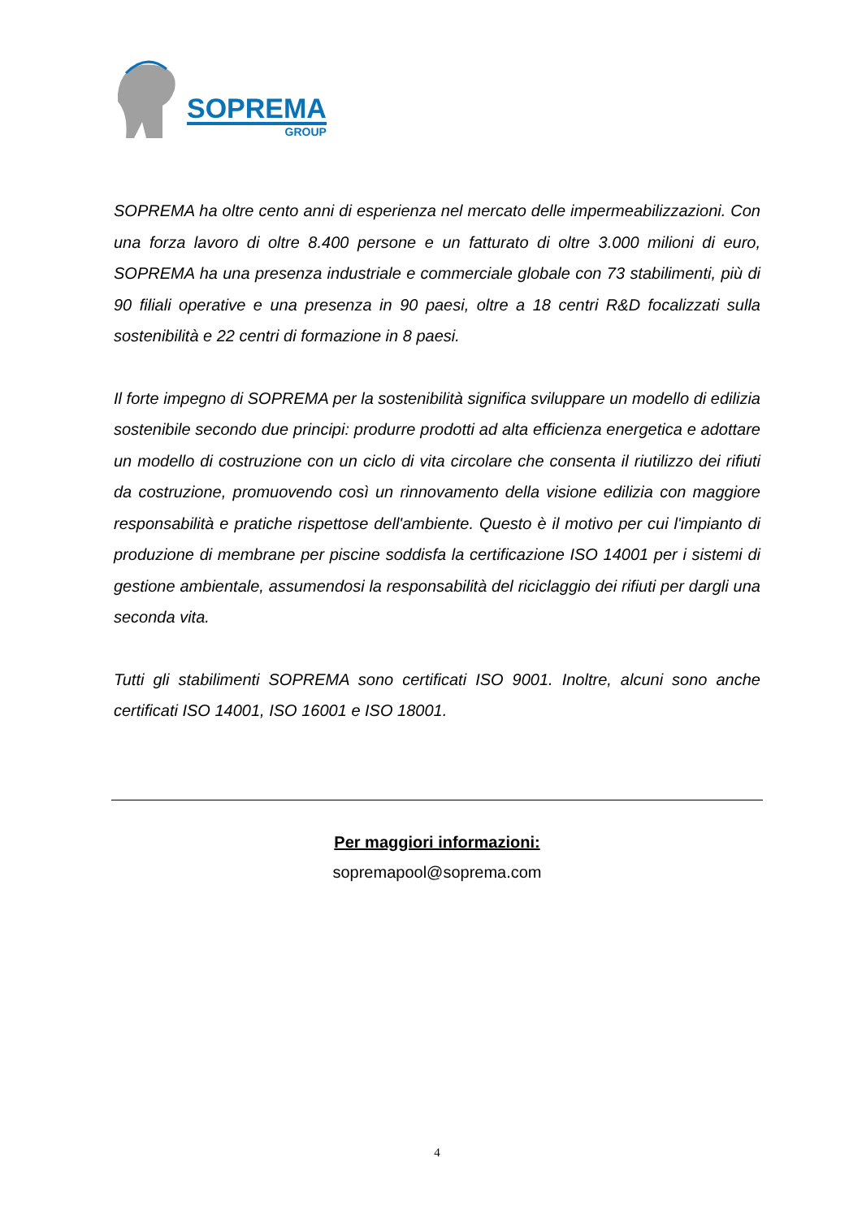SOPREMA
GROUP
SOPREMA ha oltre cento anni di esperienza nel mercato delle impermeabilizzazioni. Con una forza lavoro di oltre 8.400 persone e un fatturato di oltre 3.000 milioni di euro, SOPREMA ha una presenza industriale e commerciale globale con 73 stabilimenti, più di 90 filiali operative e una presenza in 90 paesi, oltre a 18 centri R&D focalizzati sulla sostenibilità e 22 centri di formazione in 8 paesi.
Il forte impegno di SOPREMA per la sostenibilità significa sviluppare un modello di edilizia sostenibile secondo due principi: produrre prodotti ad alta efficienza energetica e adottare un modello di costruzione con un ciclo di vita circolare che consenta il riutilizzo dei rifiuti da costruzione, promuovendo così un rinnovamento della visione edilizia con maggiore responsabilità e pratiche rispettose dell'ambiente. Questo è il motivo per cui l'impianto di produzione di membrane per piscine soddisfa la certificazione ISO 14001 per i sistemi di gestione ambientale, assumendosi la responsabilità del riciclaggio dei rifiuti per dargli una seconda vita.
Tutti gli stabilimenti SOPREMA sono certificati ISO 9001. Inoltre, alcuni sono anche certificati ISO 14001, ISO 16001 e ISO 18001.
Per maggiori informazioni:
sopremapool@soprema.com
4